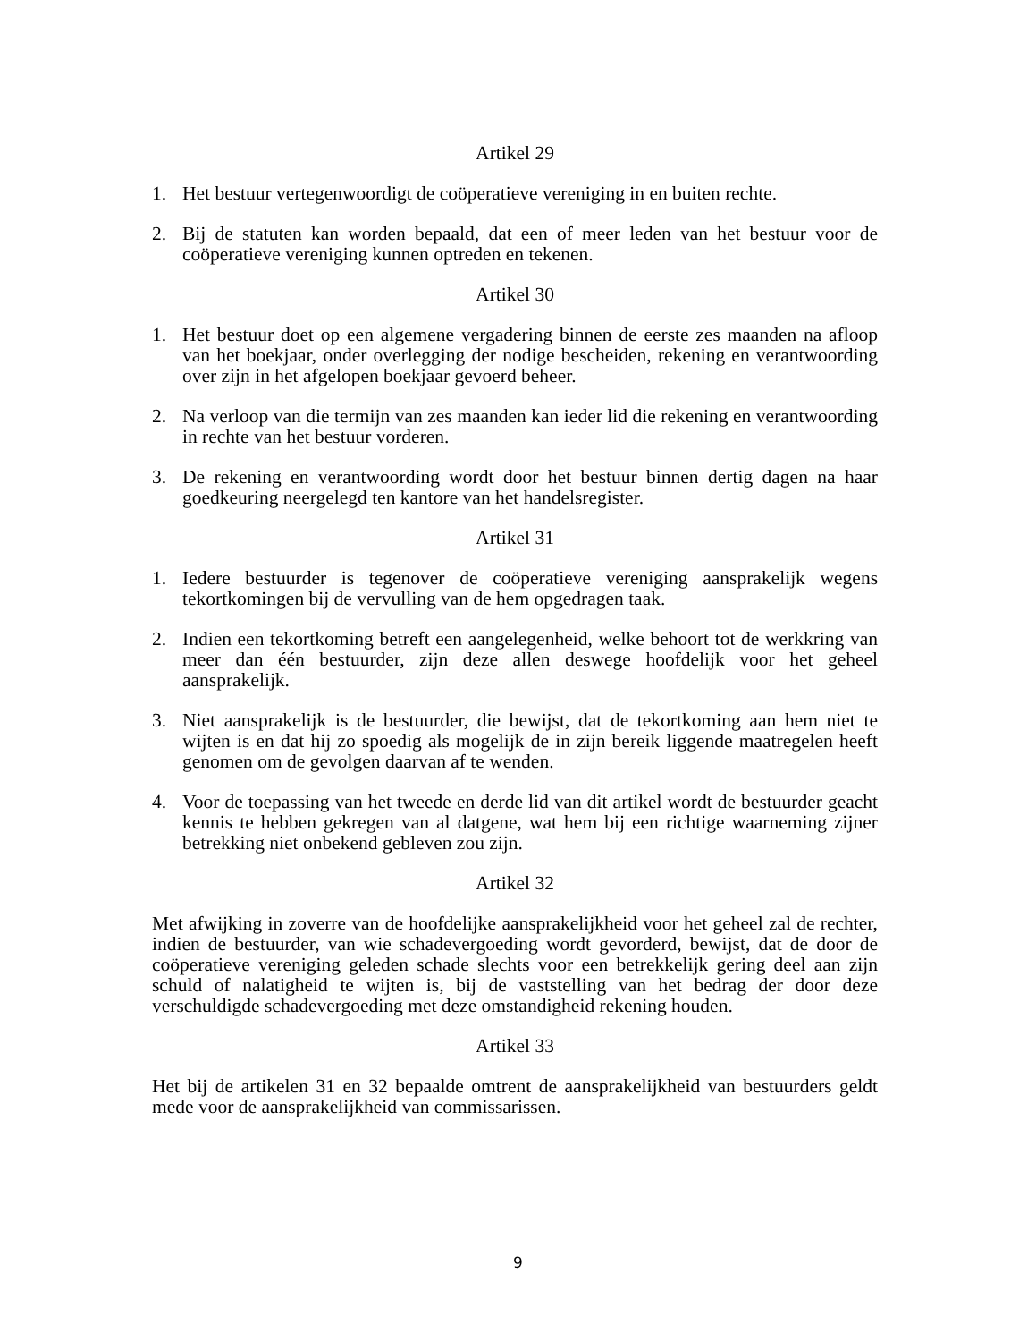Artikel 29
1. Het bestuur vertegenwoordigt de coöperatieve vereniging in en buiten rechte.
2. Bij de statuten kan worden bepaald, dat een of meer leden van het bestuur voor de coöperatieve vereniging kunnen optreden en tekenen.
Artikel 30
1. Het bestuur doet op een algemene vergadering binnen de eerste zes maanden na afloop van het boekjaar, onder overlegging der nodige bescheiden, rekening en verantwoording over zijn in het afgelopen boekjaar gevoerd beheer.
2. Na verloop van die termijn van zes maanden kan ieder lid die rekening en verantwoording in rechte van het bestuur vorderen.
3. De rekening en verantwoording wordt door het bestuur binnen dertig dagen na haar goedkeuring neergelegd ten kantore van het handelsregister.
Artikel 31
1. Iedere bestuurder is tegenover de coöperatieve vereniging aansprakelijk wegens tekortkomingen bij de vervulling van de hem opgedragen taak.
2. Indien een tekortkoming betreft een aangelegenheid, welke behoort tot de werkkring van meer dan één bestuurder, zijn deze allen deswege hoofdelijk voor het geheel aansprakelijk.
3. Niet aansprakelijk is de bestuurder, die bewijst, dat de tekortkoming aan hem niet te wijten is en dat hij zo spoedig als mogelijk de in zijn bereik liggende maatregelen heeft genomen om de gevolgen daarvan af te wenden.
4. Voor de toepassing van het tweede en derde lid van dit artikel wordt de bestuurder geacht kennis te hebben gekregen van al datgene, wat hem bij een richtige waarneming zijner betrekking niet onbekend gebleven zou zijn.
Artikel 32
Met afwijking in zoverre van de hoofdelijke aansprakelijkheid voor het geheel zal de rechter, indien de bestuurder, van wie schadevergoeding wordt gevorderd, bewijst, dat de door de coöperatieve vereniging geleden schade slechts voor een betrekkelijk gering deel aan zijn schuld of nalatigheid te wijten is, bij de vaststelling van het bedrag der door deze verschuldigde schadevergoeding met deze omstandigheid rekening houden.
Artikel 33
Het bij de artikelen 31 en 32 bepaalde omtrent de aansprakelijkheid van bestuurders geldt mede voor de aansprakelijkheid van commissarissen.
9